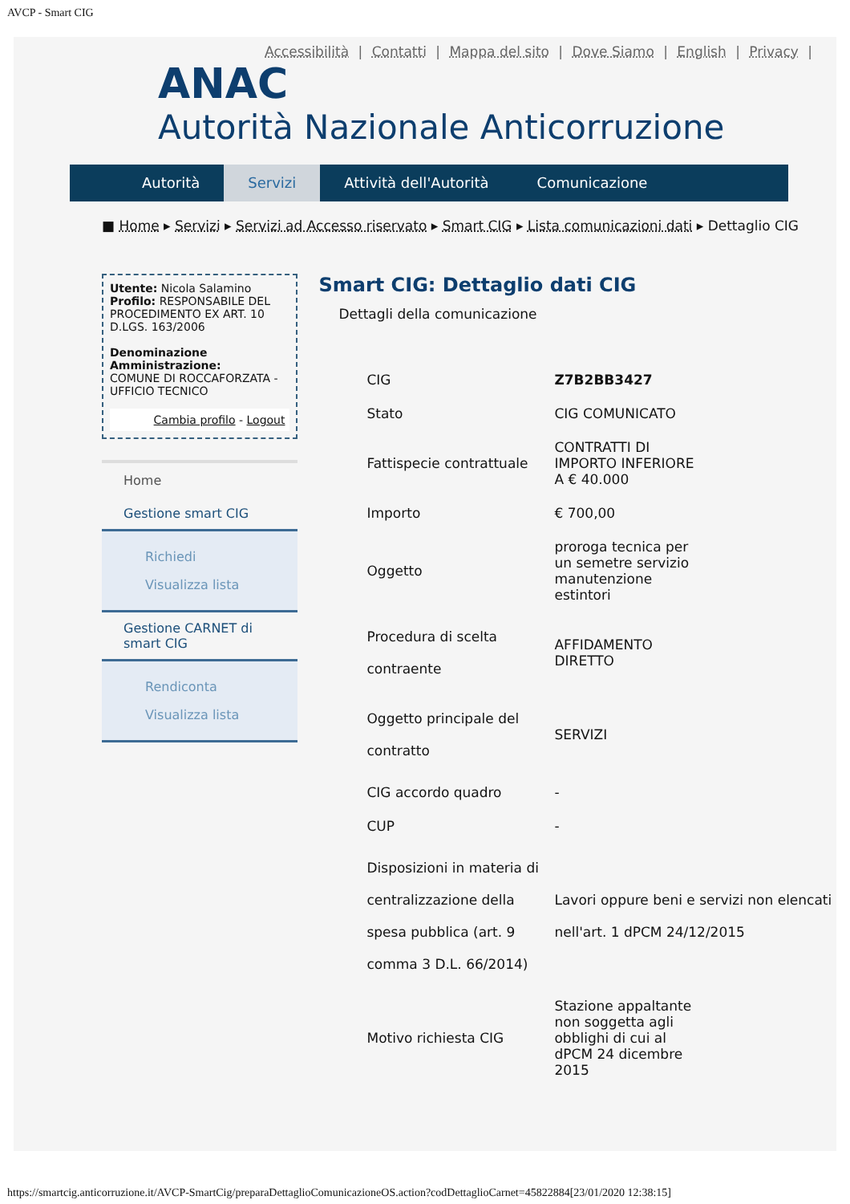AVCP - Smart CIG
Accessibilità | Contatti | Mappa del sito | Dove Siamo | English | Privacy |
ANAC
Autorità Nazionale Anticorruzione
Autorità Servizi Attività dell'Autorità Comunicazione
■ Home ▸ Servizi ▸ Servizi ad Accesso riservato ▸ Smart CIG ▸ Lista comunicazioni dati ▸ Dettaglio CIG
Utente: Nicola Salamino
Profilo: RESPONSABILE DEL PROCEDIMENTO EX ART. 10 D.LGS. 163/2006
Denominazione Amministrazione:
COMUNE DI ROCCAFORZATA - UFFICIO TECNICO
Cambia profilo - Logout
Home
Gestione smart CIG
Richiedi
Visualizza lista
Gestione CARNET di smart CIG
Rendiconta
Visualizza lista
Smart CIG: Dettaglio dati CIG
Dettagli della comunicazione
| CIG | Z7B2BB3427 |
| Stato | CIG COMUNICATO |
| Fattispecie contrattuale | CONTRATTI DI IMPORTO INFERIORE A € 40.000 |
| Importo | € 700,00 |
| Oggetto | proroga tecnica per un semetre servizio manutenzione estintori |
| Procedura di scelta contraente | AFFIDAMENTO DIRETTO |
| Oggetto principale del contratto | SERVIZI |
| CIG accordo quadro | - |
| CUP | - |
| Disposizioni in materia di centralizzazione della spesa pubblica (art. 9 comma 3 D.L. 66/2014) | Lavori oppure beni e servizi non elencati nell'art. 1 dPCM 24/12/2015 |
| Motivo richiesta CIG | Stazione appaltante non soggetta agli obblighi di cui al dPCM 24 dicembre 2015 |
https://smartcig.anticorruzione.it/AVCP-SmartCig/preparaDettaglioComunicazioneOS.action?codDettaglioCarnet=45822884[23/01/2020 12:38:15]